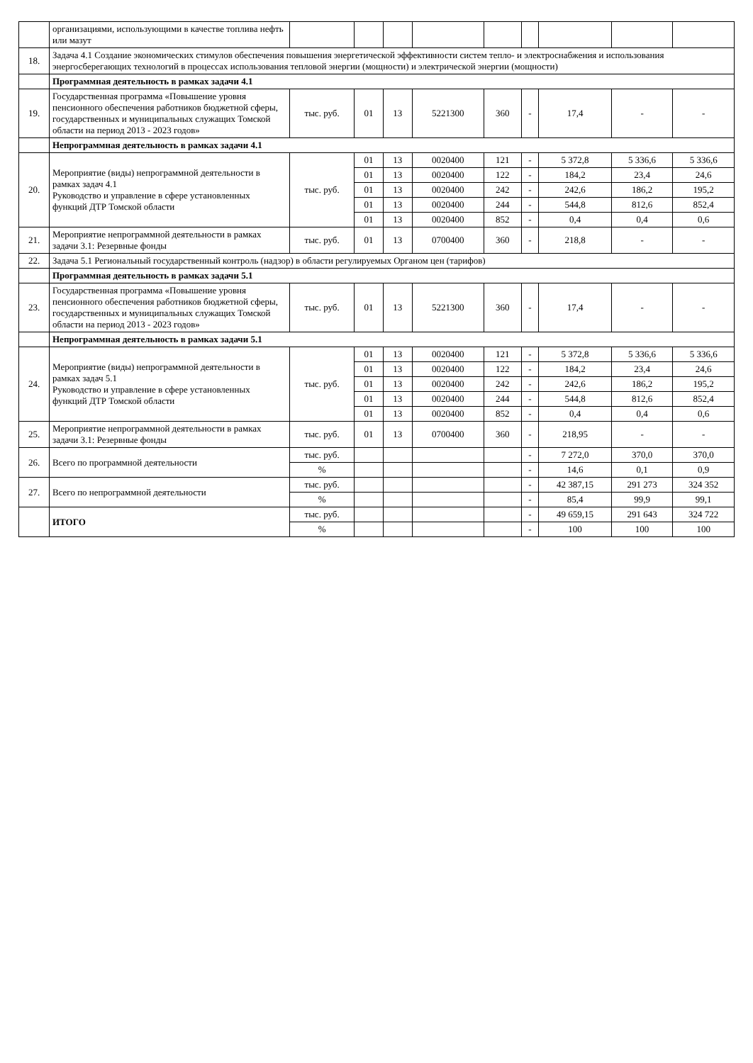| | организациями, использующими в качестве топлива нефть или мазут | | | | | | | | | |
| 18. | Задача 4.1 Создание экономических стимулов обеспечения повышения энергетической эффективности систем тепло- и электроснабжения и использования энергосберегающих технологий в процессах использования тепловой энергии (мощности) и электрической энергии (мощности) | | | | | | | | | |
| | Программная деятельность в рамках задачи 4.1 | | | | | | | | | |
| 19. | Государственная программа «Повышение уровня пенсионного обеспечения работников бюджетной сферы, государственных и муниципальных служащих Томской области на период 2013 - 2023 годов» | тыс. руб. | 01 | 13 | 5221300 | 360 | - | 17,4 | - | - |
| | Непрограммная деятельность в рамках задачи 4.1 | | | | | | | | | |
| 20. | Мероприятие (виды) непрограммной деятельности в рамках задач 4.1 Руководство и управление в сфере установленных функций ДТР Томской области | тыс. руб. | 01 | 13 | 0020400 | 121 | - | 5 372,8 | 5 336,6 | 5 336,6 |
| | | | 01 | 13 | 0020400 | 122 | - | 184,2 | 23,4 | 24,6 |
| | | | 01 | 13 | 0020400 | 242 | - | 242,6 | 186,2 | 195,2 |
| | | | 01 | 13 | 0020400 | 244 | - | 544,8 | 812,6 | 852,4 |
| | | | 01 | 13 | 0020400 | 852 | - | 0,4 | 0,4 | 0,6 |
| 21. | Мероприятие непрограммной деятельности в рамках задачи 3.1: Резервные фонды | тыс. руб. | 01 | 13 | 0700400 | 360 | - | 218,8 | - | - |
| 22. | Задача 5.1 Региональный государственный контроль (надзор) в области регулируемых Органом цен (тарифов) | | | | | | | | | |
| | Программная деятельность в рамках задачи 5.1 | | | | | | | | | |
| 23. | Государственная программа «Повышение уровня пенсионного обеспечения работников бюджетной сферы, государственных и муниципальных служащих Томской области на период 2013 - 2023 годов» | тыс. руб. | 01 | 13 | 5221300 | 360 | - | 17,4 | - | - |
| | Непрограммная деятельность в рамках задачи 5.1 | | | | | | | | | |
| 24. | Мероприятие (виды) непрограммной деятельности в рамках задач 5.1 Руководство и управление в сфере установленных функций ДТР Томской области | тыс. руб. | 01 | 13 | 0020400 | 121 | - | 5 372,8 | 5 336,6 | 5 336,6 |
| | | | 01 | 13 | 0020400 | 122 | - | 184,2 | 23,4 | 24,6 |
| | | | 01 | 13 | 0020400 | 242 | - | 242,6 | 186,2 | 195,2 |
| | | | 01 | 13 | 0020400 | 244 | - | 544,8 | 812,6 | 852,4 |
| | | | 01 | 13 | 0020400 | 852 | - | 0,4 | 0,4 | 0,6 |
| 25. | Мероприятие непрограммной деятельности в рамках задачи 3.1: Резервные фонды | тыс. руб. | 01 | 13 | 0700400 | 360 | - | 218,95 | - | - |
| 26. | Всего по программной деятельности | тыс. руб. | | | | | - | 7 272,0 | 370,0 | 370,0 |
| | | % | | | | | - | 14,6 | 0,1 | 0,9 |
| 27. | Всего по непрограммной деятельности | тыс. руб. | | | | | - | 42 387,15 | 291 273 | 324 352 |
| | | % | | | | | - | 85,4 | 99,9 | 99,1 |
| | ИТОГО | тыс. руб. | | | | | - | 49 659,15 | 291 643 | 324 722 |
| | | % | | | | | - | 100 | 100 | 100 |